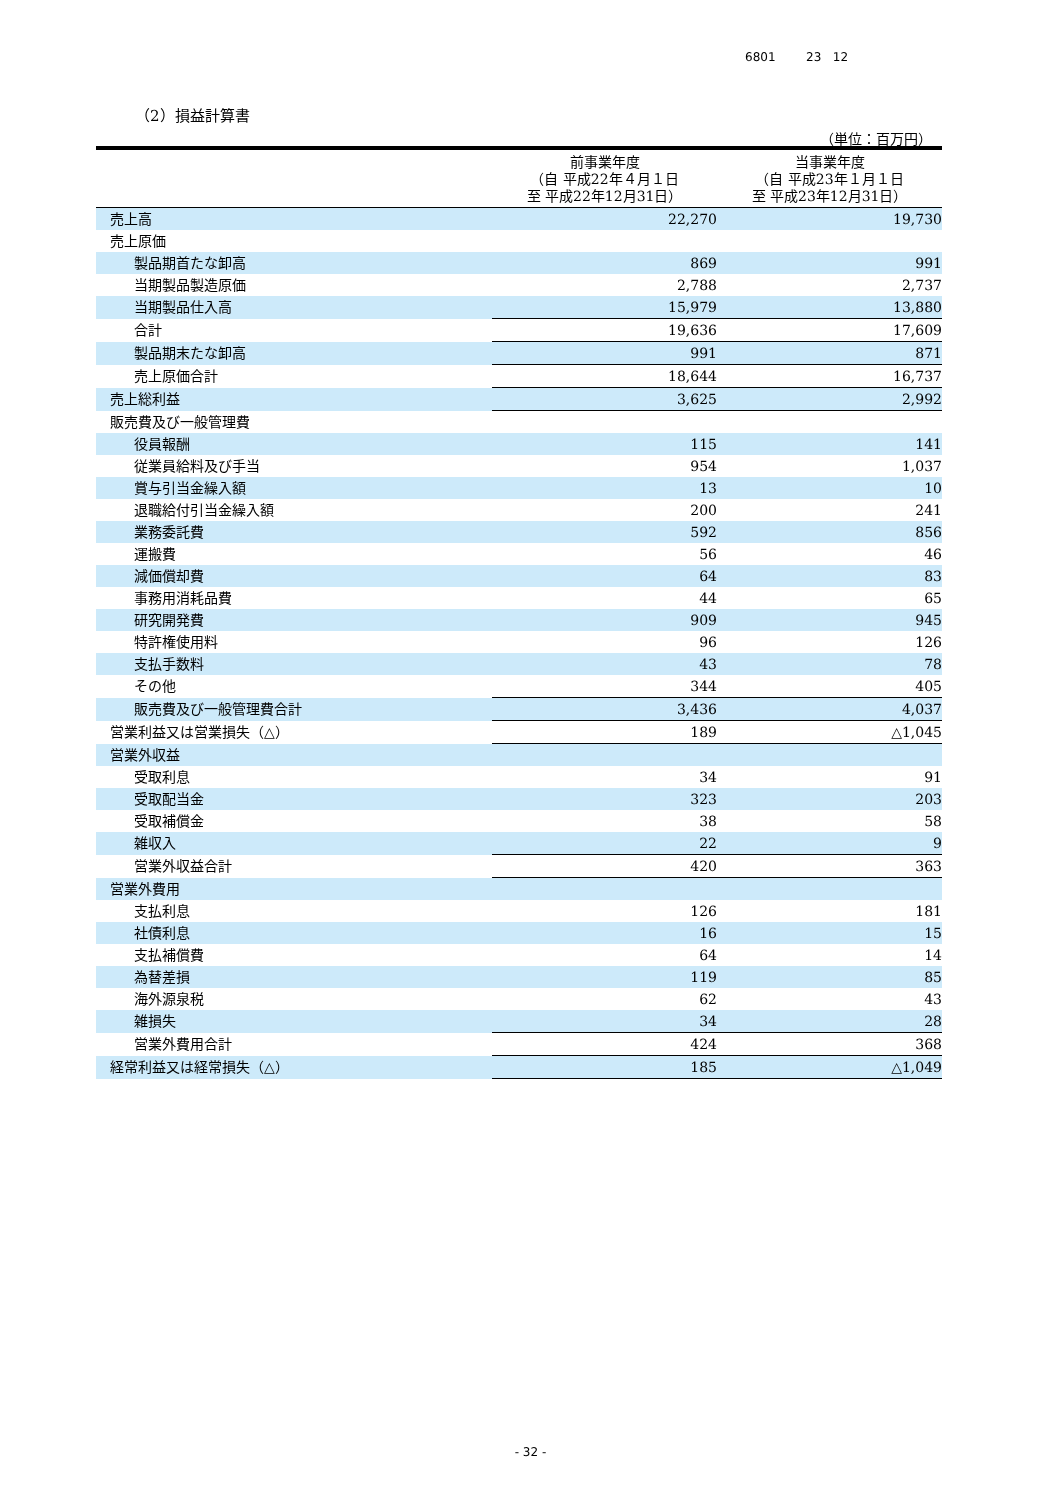6801 23 12
（2）損益計算書
（単位：百万円）
| | 前事業年度 （自 平成22年４月１日 至 平成22年12月31日） | 当事業年度 （自 平成23年１月１日 至 平成23年12月31日） |
| --- | --- | --- |
| 売上高 | 22,270 | 19,730 |
| 売上原価 | | |
| 製品期首たな卸高 | 869 | 991 |
| 当期製品製造原価 | 2,788 | 2,737 |
| 当期製品仕入高 | 15,979 | 13,880 |
| 合計 | 19,636 | 17,609 |
| 製品期末たな卸高 | 991 | 871 |
| 売上原価合計 | 18,644 | 16,737 |
| 売上総利益 | 3,625 | 2,992 |
| 販売費及び一般管理費 | | |
| 役員報酬 | 115 | 141 |
| 従業員給料及び手当 | 954 | 1,037 |
| 賞与引当金繰入額 | 13 | 10 |
| 退職給付引当金繰入額 | 200 | 241 |
| 業務委託費 | 592 | 856 |
| 運搬費 | 56 | 46 |
| 減価償却費 | 64 | 83 |
| 事務用消耗品費 | 44 | 65 |
| 研究開発費 | 909 | 945 |
| 特許権使用料 | 96 | 126 |
| 支払手数料 | 43 | 78 |
| その他 | 344 | 405 |
| 販売費及び一般管理費合計 | 3,436 | 4,037 |
| 営業利益又は営業損失（△） | 189 | △1,045 |
| 営業外収益 | | |
| 受取利息 | 34 | 91 |
| 受取配当金 | 323 | 203 |
| 受取補償金 | 38 | 58 |
| 雑収入 | 22 | 9 |
| 営業外収益合計 | 420 | 363 |
| 営業外費用 | | |
| 支払利息 | 126 | 181 |
| 社債利息 | 16 | 15 |
| 支払補償費 | 64 | 14 |
| 為替差損 | 119 | 85 |
| 海外源泉税 | 62 | 43 |
| 雑損失 | 34 | 28 |
| 営業外費用合計 | 424 | 368 |
| 経常利益又は経常損失（△） | 185 | △1,049 |
- 32 -